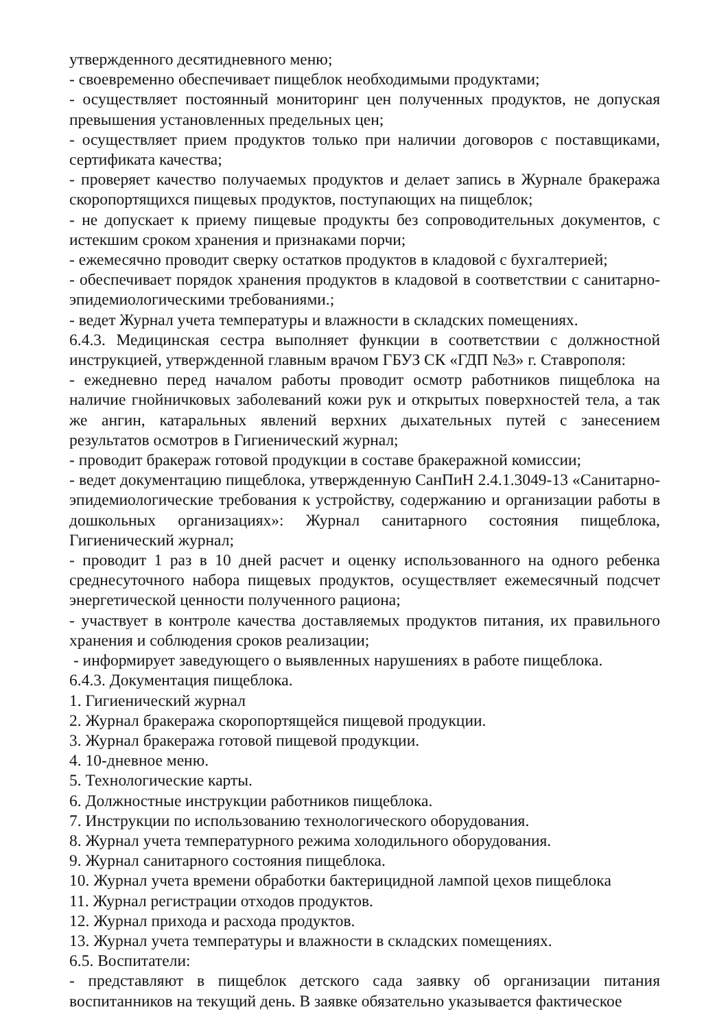утвержденного десятидневного меню;
- своевременно обеспечивает пищеблок необходимыми продуктами;
- осуществляет постоянный мониторинг цен полученных продуктов, не допуская превышения установленных предельных цен;
- осуществляет прием продуктов только при наличии договоров с поставщиками, сертификата качества;
- проверяет качество получаемых продуктов и делает запись в Журнале бракеража скоропортящихся пищевых продуктов, поступающих на пищеблок;
- не допускает к приему пищевые продукты без сопроводительных документов, с истекшим сроком хранения и признаками порчи;
- ежемесячно проводит сверку остатков продуктов в кладовой с бухгалтерией;
- обеспечивает порядок хранения продуктов в кладовой в соответствии с санитарно-эпидемиологическими требованиями.;
- ведет Журнал учета температуры и влажности в складских помещениях.
6.4.3. Медицинская сестра выполняет функции в соответствии с должностной инструкцией, утвержденной главным врачом ГБУЗ СК «ГДП №3» г. Ставрополя:
- ежедневно перед началом работы проводит осмотр работников пищеблока на наличие гнойничковых заболеваний кожи рук и открытых поверхностей тела, а так же ангин, катаральных явлений верхних дыхательных путей с занесением результатов осмотров в Гигиенический журнал;
- проводит бракераж готовой продукции в составе бракеражной комиссии;
- ведет документацию пищеблока, утвержденную СанПиН 2.4.1.3049-13 «Санитарно-эпидемиологические требования к устройству, содержанию и организации работы в дошкольных организациях»: Журнал санитарного состояния пищеблока, Гигиенический журнал;
- проводит 1 раз в 10 дней расчет и оценку использованного на одного ребенка среднесуточного набора пищевых продуктов, осуществляет ежемесячный подсчет энергетической ценности полученного рациона;
- участвует в контроле качества доставляемых продуктов питания, их правильного хранения и соблюдения сроков реализации;
- информирует заведующего о выявленных нарушениях в работе пищеблока.
6.4.3. Документация пищеблока.
1. Гигиенический журнал
2. Журнал бракеража скоропортящейся пищевой продукции.
3. Журнал бракеража готовой пищевой продукции.
4. 10-дневное меню.
5. Технологические карты.
6. Должностные инструкции работников пищеблока.
7. Инструкции по использованию технологического оборудования.
8. Журнал учета температурного режима холодильного оборудования.
9. Журнал санитарного состояния пищеблока.
10. Журнал учета времени обработки бактерицидной лампой цехов пищеблока
11. Журнал регистрации отходов продуктов.
12. Журнал прихода и расхода продуктов.
13. Журнал учета температуры и влажности в складских помещениях.
6.5. Воспитатели:
- представляют в пищеблок детского сада заявку об организации питания воспитанников на текущий день. В заявке обязательно указывается фактическое